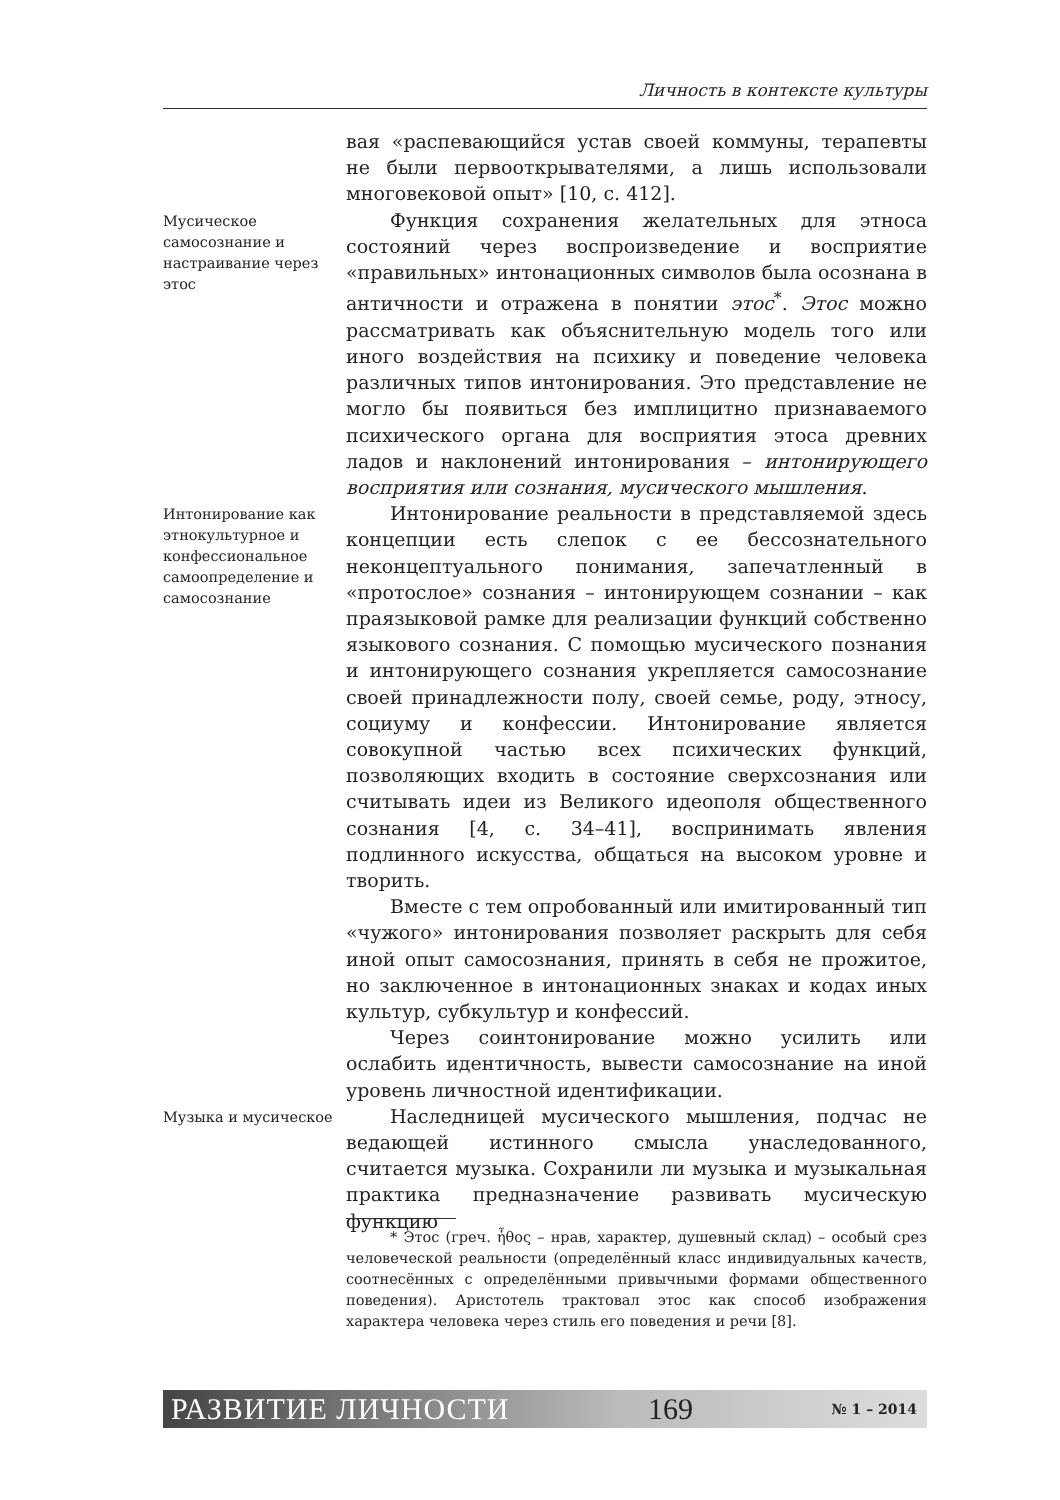Личность в контексте культуры
вая «распевающийся устав своей коммуны, терапевты не были первооткрывателями, а лишь использовали многовековой опыт» [10, с. 412].
Мусическое самосознание и настраивание через этос
Функция сохранения желательных для этноса состояний через воспроизведение и восприятие «правильных» интонационных символов была осознана в античности и отражена в понятии этос<sup>*</sup>. Этос можно рассматривать как объяснительную модель того или иного воздействия на психику и поведение человека различных типов интонирования. Это представление не могло бы появиться без имплицитно признаваемого психического органа для восприятия этоса древних ладов и наклонений интонирования – интонирующего восприятия или сознания, мусического мышления.
Интонирование как этнокультурное и конфессиональное самоопределение и самосознание
Интонирование реальности в представляемой здесь концепции есть слепок с ее бессознательного неконцептуального понимания, запечатленный в «протослое» сознания – интонирующем сознании – как праязыковой рамке для реализации функций собственно языкового сознания. С помощью мусического познания и интонирующего сознания укрепляется самосознание своей принадлежности полу, своей семье, роду, этносу, социуму и конфессии. Интонирование является совокупной частью всех психических функций, позволяющих входить в состояние сверхсознания или считывать идеи из Великого идеополя общественного сознания [4, с. 34–41], воспринимать явления подлинного искусства, общаться на высоком уровне и творить.
Вместе с тем опробованный или имитированный тип «чужого» интонирования позволяет раскрыть для себя иной опыт самосознания, принять в себя не прожитое, но заключенное в интонационных знаках и кодах иных культур, субкультур и конфессий.
Через соинтонирование можно усилить или ослабить идентичность, вывести самосознание на иной уровень личностной идентификации.
Музыка и мусическое
Наследницей мусического мышления, подчас не ведающей истинного смысла унаследованного, считается музыка. Сохранили ли музыка и музыкальная практика предназначение развивать мусическую функцию
* Этос (греч. ἦθος – нрав, характер, душевный склад) – особый срез человеческой реальности (определённый класс индивидуальных качеств, соотнесённых с определёнными привычными формами общественного поведения). Аристотель трактовал этос как способ изображения характера человека через стиль его поведения и речи [8].
РАЗВИТИЕ ЛИЧНОСТИ 169 № 1 – 2014